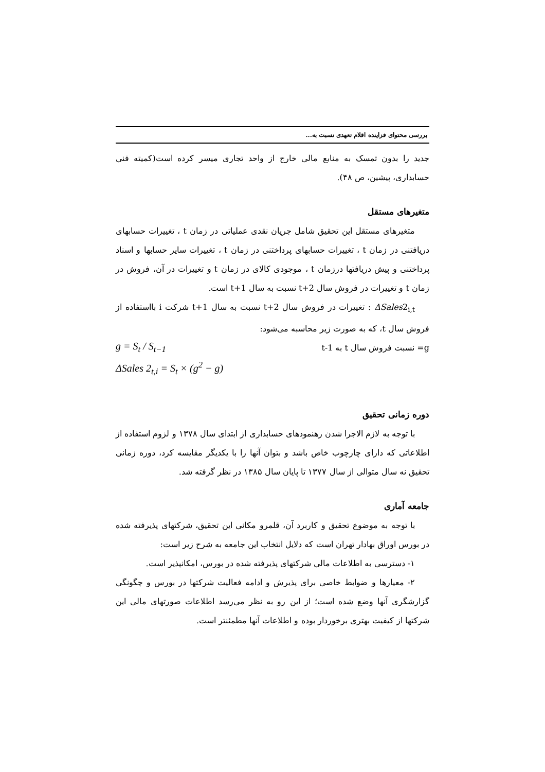بررسی محتوای فزاینده اقلام تعهدی نسبت به...
جدید را بدون تمسک به منابع مالی خارج از واحد تجاری میسر کرده است(کمیته فنی حسابداری، پیشین، ص ۴۸).
متغیرهای مستقل
متغیرهای مستقل این تحقیق شامل جریان نقدی عملیاتی در زمان t ، تغییرات حسابهای دریافتنی در زمان t ، تغییرات حسابهای پرداختنی در زمان t ، تغییرات سایر حسابها و اسناد پرداختنی و پیش دریافتها درزمان t ، موجودی کالای در زمان t و تغییرات در آن، فروش در زمان t و تغییرات در فروش سال t+2 نسبت به سال t+1 است.
ΔSales2<sub>i,t</sub> : تغییرات در فروش سال t+2 نسبت به سال t+1 شرکت i بااستفاده از فروش سال t، که به صورت زیر محاسبه می‌شود:
g= نسبت فروش سال t به t-1
g = S<sub>t</sub> / S<sub>t−1</sub>
ΔSales 2<sub>t,i</sub> = S<sub>t</sub> × (g<sup>2</sup> − g)
دوره زمانی تحقیق
با توجه به لازم الاجرا شدن رهنمودهای حسابداری از ابتدای سال ۱۳۷۸ و لزوم استفاده از اطلاعاتی که دارای چارچوب خاص باشد و بتوان آنها را با یکدیگر مقایسه کرد، دوره زمانی تحقیق نه سال متوالی از سال ۱۳۷۷ تا پایان سال ۱۳۸۵ در نظر گرفته شد.
جامعه آماری
با توجه به موضوع تحقیق و کاربرد آن، قلمرو مکانی این تحقیق، شرکتهای پذیرفته شده در بورس اوراق بهادار تهران است که دلایل انتخاب این جامعه به شرح زیر است:
۱- دسترسی به اطلاعات مالی شرکتهای پذیرفته شده در بورس، امکانپذیر است.
۲- معیارها و ضوابط خاصی برای پذیرش و ادامه فعالیت شرکتها در بورس و چگونگی گزارشگری آنها وضع شده است؛ از این رو به نظر می‌رسد اطلاعات صورتهای مالی این شرکتها از کیفیت بهتری برخوردار بوده و اطلاعات آنها مطمئنتر است.